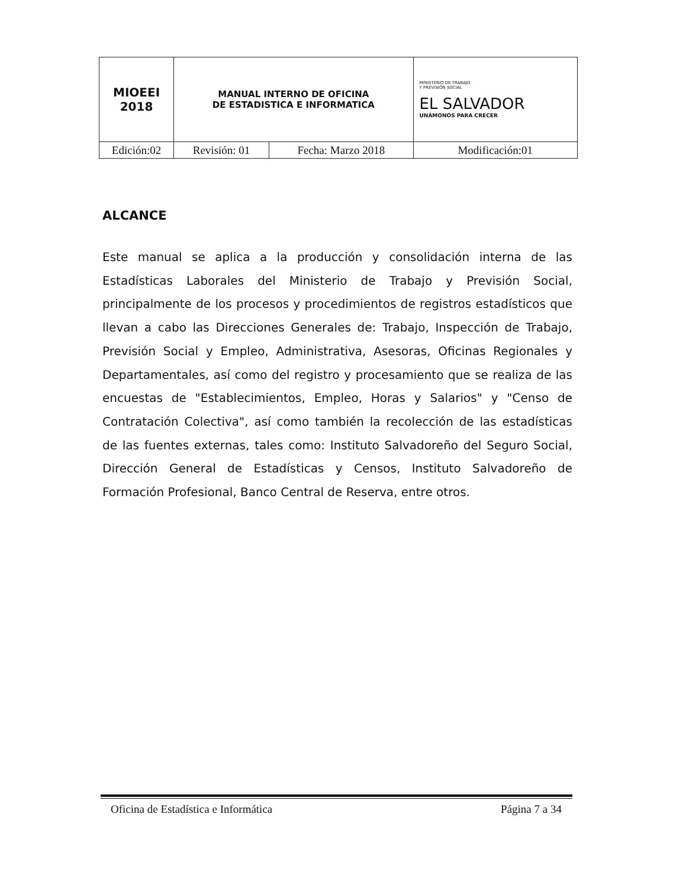| MIOEEI 2018 | MANUAL INTERNO DE OFICINA DE ESTADISTICA E INFORMATICA | | MINISTERIO DE TRABAJO Y PREVISIÓN SOCIAL EL SALVADOR UNÁMONOS PARA CRECER |
| Edición:02 | Revisión: 01 | Fecha: Marzo 2018 | Modificación:01 |
ALCANCE
Este manual se aplica a la producción y consolidación interna de las Estadísticas Laborales del Ministerio de Trabajo y Previsión Social, principalmente de los procesos y procedimientos de registros estadísticos que llevan a cabo las Direcciones Generales de: Trabajo, Inspección de Trabajo, Previsión Social y Empleo, Administrativa, Asesoras, Oficinas Regionales y Departamentales, así como del registro y procesamiento que se realiza de las encuestas de "Establecimientos, Empleo, Horas y Salarios" y "Censo de Contratación Colectiva", así como también la recolección de las estadísticas de las fuentes externas, tales como: Instituto Salvadoreño del Seguro Social, Dirección General de Estadísticas y Censos, Instituto Salvadoreño de Formación Profesional, Banco Central de Reserva, entre otros.
Oficina de Estadística e Informática Página 7 a 34